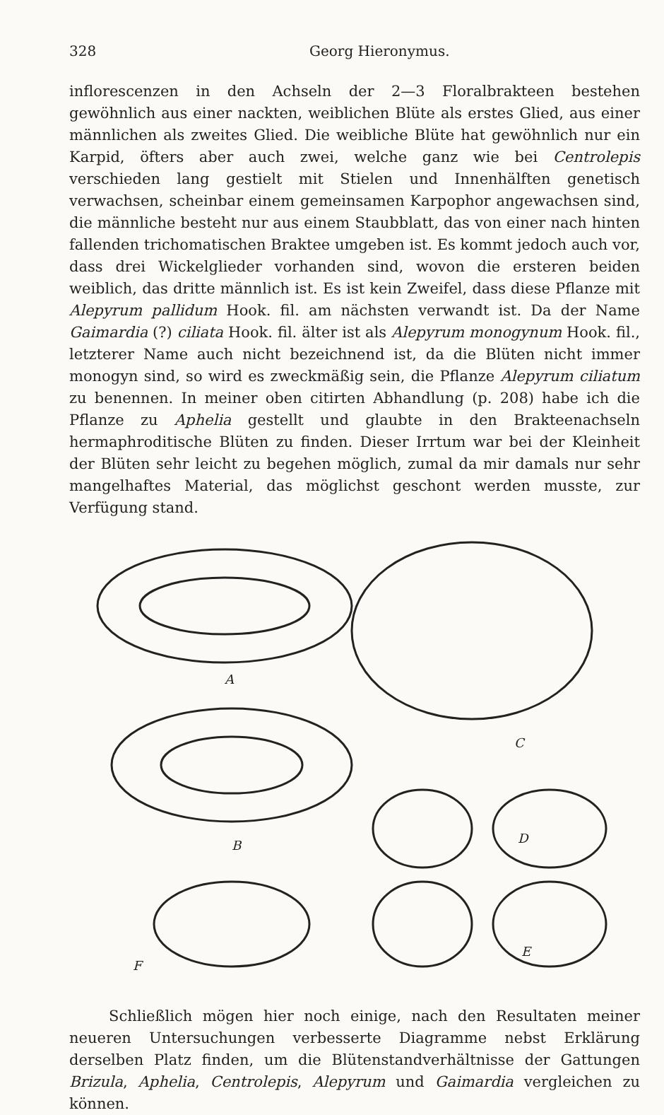328 Georg Hieronymus.
inflorescenzen in den Achseln der 2—3 Floralbrakteen bestehen gewöhnlich aus einer nackten, weiblichen Blüte als erstes Glied, aus einer männlichen als zweites Glied. Die weibliche Blüte hat gewöhnlich nur ein Karpid, öfters aber auch zwei, welche ganz wie bei Centrolepis verschieden lang gestielt mit Stielen und Innenhälften genetisch verwachsen, scheinbar einem gemeinsamen Karpophor angewachsen sind, die männliche besteht nur aus einem Staubblatt, das von einer nach hinten fallenden trichomatischen Braktee umgeben ist. Es kommt jedoch auch vor, dass drei Wickelglieder vorhanden sind, wovon die ersteren beiden weiblich, das dritte männlich ist. Es ist kein Zweifel, dass diese Pflanze mit Alepyrum pallidum Hook. fil. am nächsten verwandt ist. Da der Name Gaimardia (?) ciliata Hook. fil. älter ist als Alepyrum monogynum Hook. fil., letzterer Name auch nicht bezeichnend ist, da die Blüten nicht immer monogyn sind, so wird es zweckmäßig sein, die Pflanze Alepyrum ciliatum zu benennen. In meiner oben citirten Abhandlung (p. 208) habe ich die Pflanze zu Aphelia gestellt und glaubte in den Brakteenachseln hermaphroditische Blüten zu finden. Dieser Irrtum war bei der Kleinheit der Blüten sehr leicht zu begehen möglich, zumal da mir damals nur sehr mangelhaftes Material, das möglichst geschont werden musste, zur Verfügung stand.
A
C
B
D
F
E
Schließlich mögen hier noch einige, nach den Resultaten meiner neueren Untersuchungen verbesserte Diagramme nebst Erklärung derselben Platz finden, um die Blütenstandverhältnisse der Gattungen Brizula, Aphelia, Centrolepis, Alepyrum und Gaimardia vergleichen zu können.